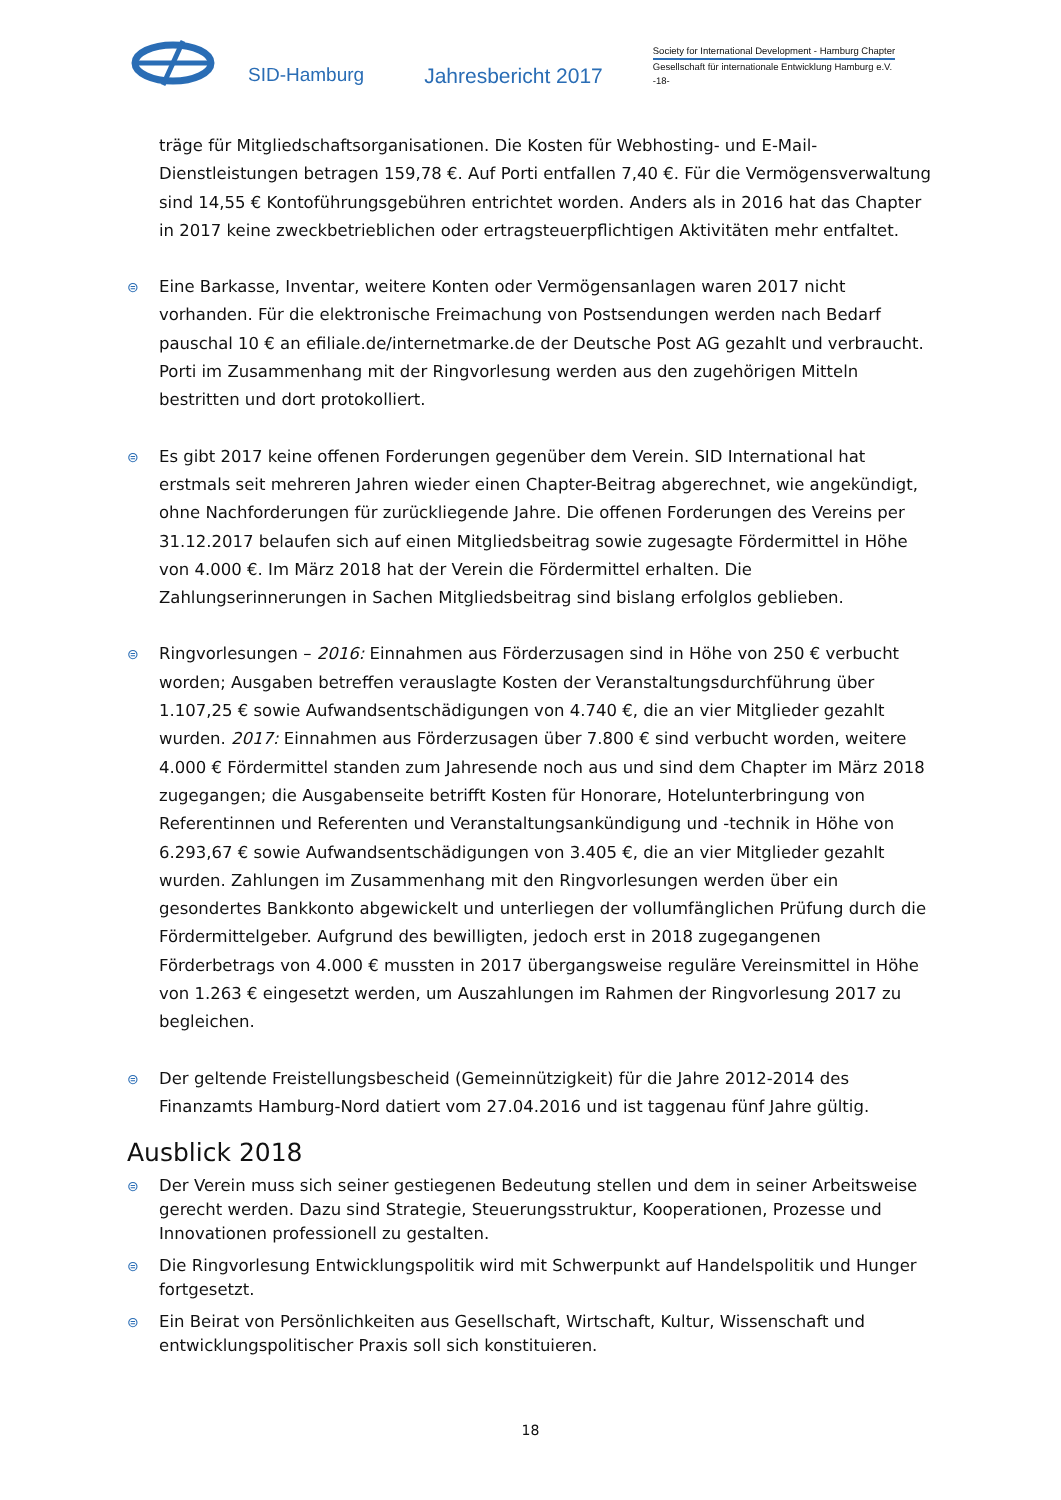SID-Hamburg
Jahresbericht 2017
Society for International Development - Hamburg Chapter
Gesellschaft für internationale Entwicklung Hamburg e.V.
-18-
träge für Mitgliedschaftsorganisationen. Die Kosten für Webhosting- und E-Mail-Dienstleistungen betragen 159,78 €. Auf Porti entfallen 7,40 €. Für die Vermögensverwaltung sind 14,55 € Kontoführungsgebühren entrichtet worden. Anders als in 2016 hat das Chapter in 2017 keine zweckbetrieblichen oder ertragsteuerpflichtigen Aktivitäten mehr entfaltet.
⊜
Eine Barkasse, Inventar, weitere Konten oder Vermögensanlagen waren 2017 nicht vorhanden. Für die elektronische Freimachung von Postsendungen werden nach Bedarf pauschal 10 € an efiliale.de/internetmarke.de der Deutsche Post AG gezahlt und verbraucht. Porti im Zusammenhang mit der Ringvorlesung werden aus den zugehörigen Mitteln bestritten und dort protokolliert.
⊜
Es gibt 2017 keine offenen Forderungen gegenüber dem Verein. SID International hat erstmals seit mehreren Jahren wieder einen Chapter-Beitrag abgerechnet, wie angekündigt, ohne Nachforderungen für zurückliegende Jahre. Die offenen Forderungen des Vereins per 31.12.2017 belaufen sich auf einen Mitgliedsbeitrag sowie zugesagte Fördermittel in Höhe von 4.000 €. Im März 2018 hat der Verein die Fördermittel erhalten. Die Zahlungserinnerungen in Sachen Mitgliedsbeitrag sind bislang erfolglos geblieben.
⊜
Ringvorlesungen – 2016: Einnahmen aus Förderzusagen sind in Höhe von 250 € verbucht worden; Ausgaben betreffen verauslagte Kosten der Veranstaltungsdurchführung über 1.107,25 € sowie Aufwandsentschädigungen von 4.740 €, die an vier Mitglieder gezahlt wurden. 2017: Einnahmen aus Förderzusagen über 7.800 € sind verbucht worden, weitere 4.000 € Fördermittel standen zum Jahresende noch aus und sind dem Chapter im März 2018 zugegangen; die Ausgabenseite betrifft Kosten für Honorare, Hotelunterbringung von Referentinnen und Referenten und Veranstaltungsankündigung und -technik in Höhe von 6.293,67 € sowie Aufwandsentschädigungen von 3.405 €, die an vier Mitglieder gezahlt wurden. Zahlungen im Zusammenhang mit den Ringvorlesungen werden über ein gesondertes Bankkonto abgewickelt und unterliegen der vollumfänglichen Prüfung durch die Fördermittelgeber. Aufgrund des bewilligten, jedoch erst in 2018 zugegangenen Förderbetrags von 4.000 € mussten in 2017 übergangsweise reguläre Vereinsmittel in Höhe von 1.263 € eingesetzt werden, um Auszahlungen im Rahmen der Ringvorlesung 2017 zu begleichen.
⊜
Der geltende Freistellungsbescheid (Gemeinnützigkeit) für die Jahre 2012-2014 des Finanzamts Hamburg-Nord datiert vom 27.04.2016 und ist taggenau fünf Jahre gültig.
Ausblick 2018
⊜
Der Verein muss sich seiner gestiegenen Bedeutung stellen und dem in seiner Arbeitsweise gerecht werden. Dazu sind Strategie, Steuerungsstruktur, Kooperationen, Prozesse und Innovationen professionell zu gestalten.
⊜
Die Ringvorlesung Entwicklungspolitik wird mit Schwerpunkt auf Handelspolitik und Hunger fortgesetzt.
⊜
Ein Beirat von Persönlichkeiten aus Gesellschaft, Wirtschaft, Kultur, Wissenschaft und entwicklungspolitischer Praxis soll sich konstituieren.
18